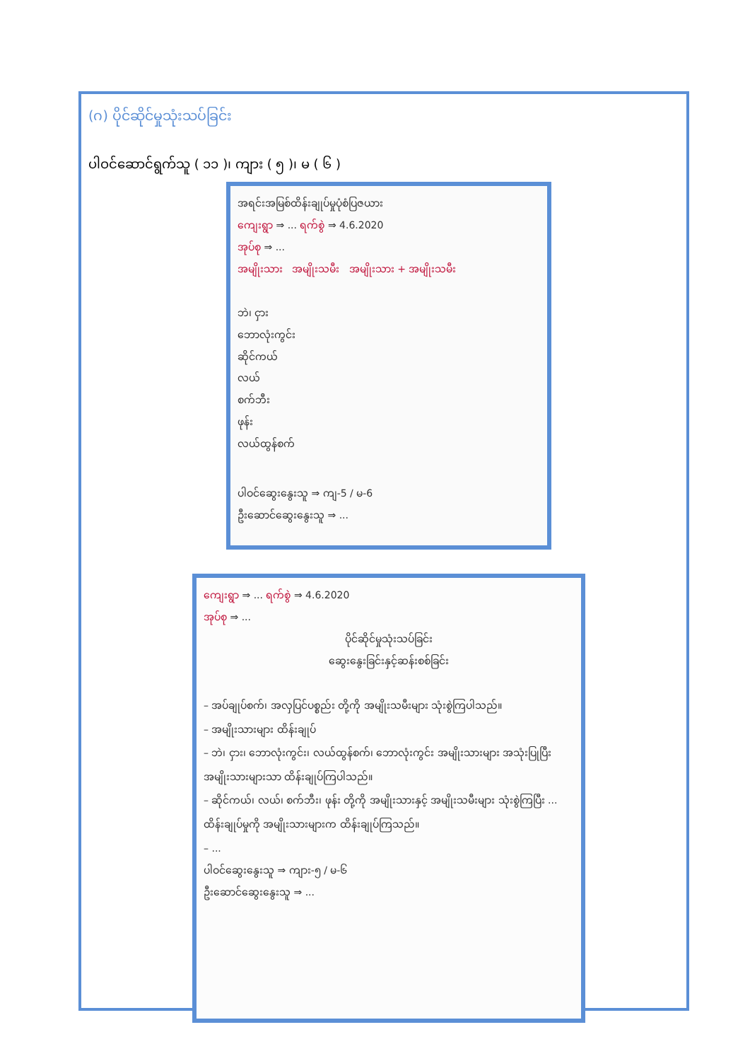(ဂ) ပိုင်ဆိုင်မှုသုံးသပ်ခြင်း
ပါဝင်ဆောင်ရွက်သူ ( ၁၁ )၊ ကျား ( ၅ )၊ မ ( ၆ )
အရင်းအမြစ်ထိန်းချုပ်မှုပုံစံပြဇယား
ကျေးရွာ ⇒ ... ရက်စွဲ ⇒ 4.6.2020
အုပ်စု ⇒ ...
အမျိုးသား အမျိုးသမီး အမျိုးသား + အမျိုးသမီး
ဘဲ၊ ငှား
ဘောလုံးကွင်း
ဆိုင်ကယ်
လယ်
စက်ဘီး
ဖုန်း
လယ်ထွန်စက်
ပါဝင်ဆွေးနွေးသူ ⇒ ကျ-5 / မ-6
ဦးဆောင်ဆွေးနွေးသူ ⇒ ...
ကျေးရွာ ⇒ ... ရက်စွဲ ⇒ 4.6.2020
အုပ်စု ⇒ ...
ပိုင်ဆိုင်မှုသုံးသပ်ခြင်း
ဆွေးနွေးခြင်းနှင့်ဆန်းစစ်ခြင်း
– အပ်ချုပ်စက်၊ အလှပြင်ပစ္စည်း တို့ကို အမျိုးသမီးများ သုံးစွဲကြပါသည်။
– အမျိုးသားများ ထိန်းချုပ်
– ဘဲ၊ ငှား၊ ဘောလုံးကွင်း၊ လယ်ထွန်စက်၊ ဘောလုံးကွင်း အမျိုးသားများ အသုံးပြုပြီး အမျိုးသားများသာ ထိန်းချုပ်ကြပါသည်။
– ဆိုင်ကယ်၊ လယ်၊ စက်ဘီး၊ ဖုန်း တို့ကို အမျိုးသားနှင့် အမျိုးသမီးများ သုံးစွဲကြပြီး ... ထိန်းချုပ်မှုကို အမျိုးသားများက ထိန်းချုပ်ကြသည်။
– ...
ပါဝင်ဆွေးနွေးသူ ⇒ ကျား-၅ / မ-၆
ဦးဆောင်ဆွေးနွေးသူ ⇒ ...